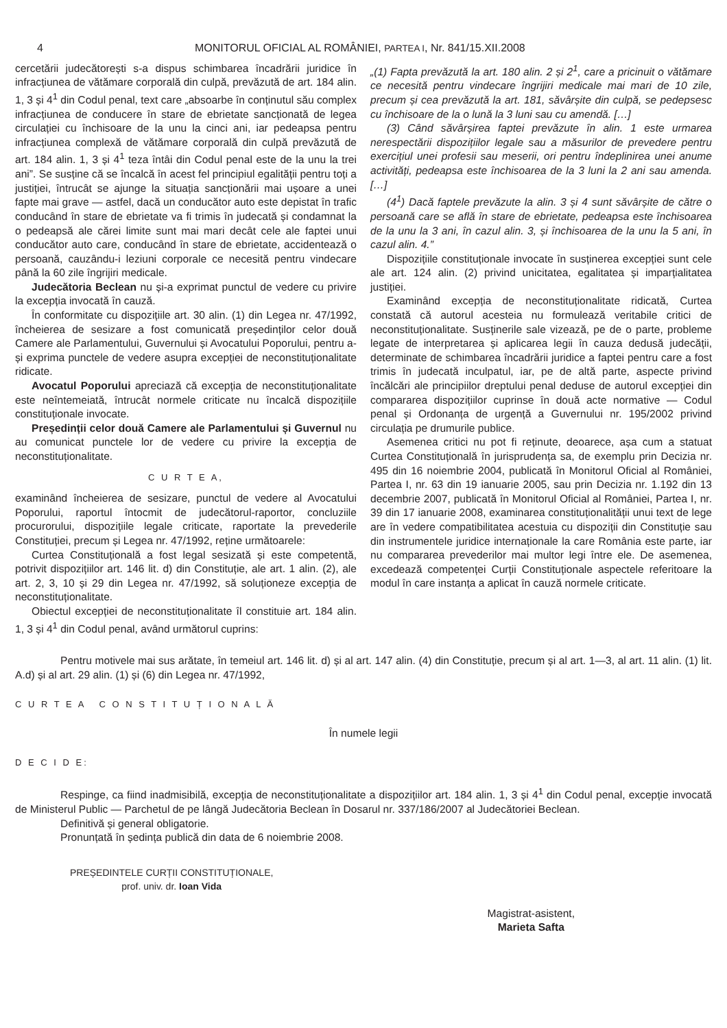4 MONITORUL OFICIAL AL ROMÂNIEI, PARTEA I, Nr. 841/15.XII.2008
cercetării judecătorești s-a dispus schimbarea încadrării juridice în infracțiunea de vătămare corporală din culpă, prevăzută de art. 184 alin. 1, 3 și 4<sup>1</sup> din Codul penal, text care „absoarbe în conținutul său complex infracțiunea de conducere în stare de ebrietate sancționată de legea circulației cu închisoare de la unu la cinci ani, iar pedeapsa pentru infracțiunea complexă de vătămare corporală din culpă prevăzută de art. 184 alin. 1, 3 și 4<sup>1</sup> teza întâi din Codul penal este de la unu la trei ani”. Se susține că se încalcă în acest fel principiul egalității pentru toți a justiției, întrucât se ajunge la situația sancționării mai ușoare a unei fapte mai grave — astfel, dacă un conducător auto este depistat în trafic conducând în stare de ebrietate va fi trimis în judecată și condamnat la o pedeapsă ale cărei limite sunt mai mari decât cele ale faptei unui conducător auto care, conducând în stare de ebrietate, accidentează o persoană, cauzându-i leziuni corporale ce necesită pentru vindecare până la 60 zile îngrijiri medicale.
Judecătoria Beclean nu și-a exprimat punctul de vedere cu privire la excepția invocată în cauză.
În conformitate cu dispozițiile art. 30 alin. (1) din Legea nr. 47/1992, încheierea de sesizare a fost comunicată președinților celor două Camere ale Parlamentului, Guvernului și Avocatului Poporului, pentru a-și exprima punctele de vedere asupra excepției de neconstituționalitate ridicate.
Avocatul Poporului apreciază că excepția de neconstituționalitate este neîntemeiată, întrucât normele criticate nu încalcă dispozițiile constituționale invocate.
Președinții celor două Camere ale Parlamentului și Guvernul nu au comunicat punctele lor de vedere cu privire la excepția de neconstituționalitate.
C U R T E A,
examinând încheierea de sesizare, punctul de vedere al Avocatului Poporului, raportul întocmit de judecătorul-raportor, concluziile procurorului, dispozițiile legale criticate, raportate la prevederile Constituției, precum și Legea nr. 47/1992, reține următoarele:
Curtea Constituțională a fost legal sesizată și este competentă, potrivit dispozițiilor art. 146 lit. d) din Constituție, ale art. 1 alin. (2), ale art. 2, 3, 10 și 29 din Legea nr. 47/1992, să soluționeze excepția de neconstituționalitate.
Obiectul excepției de neconstituționalitate îl constituie art. 184 alin. 1, 3 și 4<sup>1</sup> din Codul penal, având următorul cuprins:
„(1) Fapta prevăzută la art. 180 alin. 2 și 2<sup>1</sup>, care a pricinuit o vătămare ce necesită pentru vindecare îngrijiri medicale mai mari de 10 zile, precum și cea prevăzută la art. 181, săvârșite din culpă, se pedepsesc cu închisoare de la o lună la 3 luni sau cu amendă. […]
(3) Când săvârșirea faptei prevăzute în alin. 1 este urmarea nerespectării dispozițiilor legale sau a măsurilor de prevedere pentru exercițiul unei profesii sau meserii, ori pentru îndeplinirea unei anume activități, pedeapsa este închisoarea de la 3 luni la 2 ani sau amenda. […]
(4<sup>1</sup>) Dacă faptele prevăzute la alin. 3 și 4 sunt săvârșite de către o persoană care se află în stare de ebrietate, pedeapsa este închisoarea de la unu la 3 ani, în cazul alin. 3, și închisoarea de la unu la 5 ani, în cazul alin. 4.”
Dispozițiile constituționale invocate în susținerea excepției sunt cele ale art. 124 alin. (2) privind unicitatea, egalitatea și imparțialitatea justiției.
Examinând excepția de neconstituționalitate ridicată, Curtea constată că autorul acesteia nu formulează veritabile critici de neconstituționalitate. Susținerile sale vizează, pe de o parte, probleme legate de interpretarea și aplicarea legii în cauza dedusă judecății, determinate de schimbarea încadrării juridice a faptei pentru care a fost trimis în judecată inculpatul, iar, pe de altă parte, aspecte privind încălcări ale principiilor dreptului penal deduse de autorul excepției din compararea dispozițiilor cuprinse în două acte normative — Codul penal și Ordonanța de urgență a Guvernului nr. 195/2002 privind circulația pe drumurile publice.
Asemenea critici nu pot fi reținute, deoarece, așa cum a statuat Curtea Constituțională în jurisprudența sa, de exemplu prin Decizia nr. 495 din 16 noiembrie 2004, publicată în Monitorul Oficial al României, Partea I, nr. 63 din 19 ianuarie 2005, sau prin Decizia nr. 1.192 din 13 decembrie 2007, publicată în Monitorul Oficial al României, Partea I, nr. 39 din 17 ianuarie 2008, examinarea constituționalității unui text de lege are în vedere compatibilitatea acestuia cu dispoziții din Constituție sau din instrumentele juridice internaționale la care România este parte, iar nu compararea prevederilor mai multor legi între ele. De asemenea, excedează competenței Curții Constituționale aspectele referitoare la modul în care instanța a aplicat în cauză normele criticate.
Pentru motivele mai sus arătate, în temeiul art. 146 lit. d) și al art. 147 alin. (4) din Constituție, precum și al art. 1—3, al art. 11 alin. (1) lit. A.d) și al art. 29 alin. (1) și (6) din Legea nr. 47/1992,
C U R T E A C O N S T I T U Ț I O N A L Ă
În numele legii
D E C I D E:
Respinge, ca fiind inadmisibilă, excepția de neconstituționalitate a dispozițiilor art. 184 alin. 1, 3 și 4<sup>1</sup> din Codul penal, excepție invocată de Ministerul Public — Parchetul de pe lângă Judecătoria Beclean în Dosarul nr. 337/186/2007 al Judecătoriei Beclean.
Definitivă și general obligatorie.
Pronunțată în ședința publică din data de 6 noiembrie 2008.
PREȘEDINTELE CURȚII CONSTITUȚIONALE,
prof. univ. dr. Ioan Vida
Magistrat-asistent,
Marieta Safta